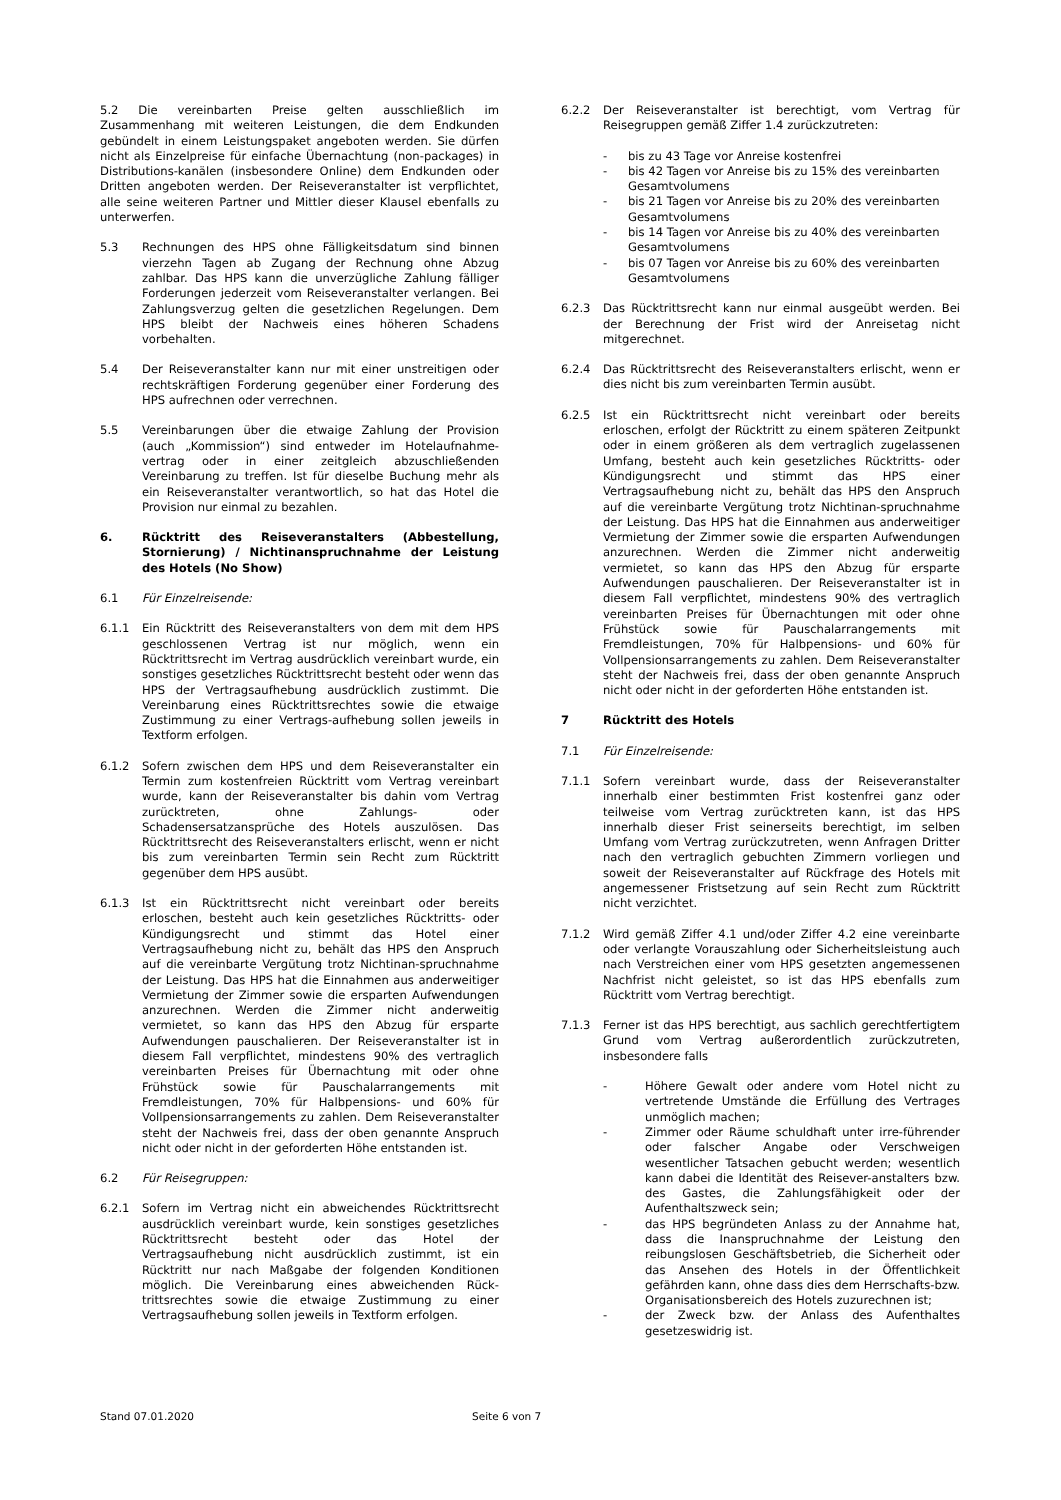5.2 Die vereinbarten Preise gelten ausschließlich im Zusammenhang mit weiteren Leistungen, die dem Endkunden gebündelt in einem Leistungspaket angeboten werden. Sie dürfen nicht als Einzelpreise für einfache Übernachtung (non-packages) in Distributions-kanälen (insbesondere Online) dem Endkunden oder Dritten angeboten werden. Der Reiseveranstalter ist verpflichtet, alle seine weiteren Partner und Mittler dieser Klausel ebenfalls zu unterwerfen.
5.3 Rechnungen des HPS ohne Fälligkeitsdatum sind binnen vierzehn Tagen ab Zugang der Rechnung ohne Abzug zahlbar. Das HPS kann die unverzügliche Zahlung fälliger Forderungen jederzeit vom Reiseveranstalter verlangen. Bei Zahlungsverzug gelten die gesetzlichen Regelungen. Dem HPS bleibt der Nachweis eines höheren Schadens vorbehalten.
5.4 Der Reiseveranstalter kann nur mit einer unstreitigen oder rechtskräftigen Forderung gegenüber einer Forderung des HPS aufrechnen oder verrechnen.
5.5 Vereinbarungen über die etwaige Zahlung der Provision (auch „Kommission“) sind entweder im Hotelaufnahme-vertrag oder in einer zeitgleich abzuschließenden Vereinbarung zu treffen. Ist für dieselbe Buchung mehr als ein Reiseveranstalter verantwortlich, so hat das Hotel die Provision nur einmal zu bezahlen.
6. Rücktritt des Reiseveranstalters (Abbestellung, Stornierung) / Nichtinanspruchnahme der Leistung des Hotels (No Show)
6.1 Für Einzelreisende:
6.1.1 Ein Rücktritt des Reiseveranstalters von dem mit dem HPS geschlossenen Vertrag ist nur möglich, wenn ein Rücktrittsrecht im Vertrag ausdrücklich vereinbart wurde, ein sonstiges gesetzliches Rücktrittsrecht besteht oder wenn das HPS der Vertragsaufhebung ausdrücklich zustimmt. Die Vereinbarung eines Rücktrittsrechtes sowie die etwaige Zustimmung zu einer Vertrags-aufhebung sollen jeweils in Textform erfolgen.
6.1.2 Sofern zwischen dem HPS und dem Reiseveranstalter ein Termin zum kostenfreien Rücktritt vom Vertrag vereinbart wurde, kann der Reiseveranstalter bis dahin vom Vertrag zurücktreten, ohne Zahlungs- oder Schadensersatzansprüche des Hotels auszulösen. Das Rücktrittsrecht des Reiseveranstalters erlischt, wenn er nicht bis zum vereinbarten Termin sein Recht zum Rücktritt gegenüber dem HPS ausübt.
6.1.3 Ist ein Rücktrittsrecht nicht vereinbart oder bereits erloschen, besteht auch kein gesetzliches Rücktritts- oder Kündigungsrecht und stimmt das Hotel einer Vertragsaufhebung nicht zu, behält das HPS den Anspruch auf die vereinbarte Vergütung trotz Nichtinan-spruchnahme der Leistung. Das HPS hat die Einnahmen aus anderweitiger Vermietung der Zimmer sowie die ersparten Aufwendungen anzurechnen. Werden die Zimmer nicht anderweitig vermietet, so kann das HPS den Abzug für ersparte Aufwendungen pauschalieren. Der Reiseveranstalter ist in diesem Fall verpflichtet, mindestens 90% des vertraglich vereinbarten Preises für Übernachtung mit oder ohne Frühstück sowie für Pauschalarrangements mit Fremdleistungen, 70% für Halbpensions- und 60% für Vollpensionsarrangements zu zahlen. Dem Reiseveranstalter steht der Nachweis frei, dass der oben genannte Anspruch nicht oder nicht in der geforderten Höhe entstanden ist.
6.2 Für Reisegruppen:
6.2.1 Sofern im Vertrag nicht ein abweichendes Rücktrittsrecht ausdrücklich vereinbart wurde, kein sonstiges gesetzliches Rücktrittsrecht besteht oder das Hotel der Vertragsaufhebung nicht ausdrücklich zustimmt, ist ein Rücktritt nur nach Maßgabe der folgenden Konditionen möglich. Die Vereinbarung eines abweichenden Rück-trittsrechtes sowie die etwaige Zustimmung zu einer Vertragsaufhebung sollen jeweils in Textform erfolgen.
6.2.2 Der Reiseveranstalter ist berechtigt, vom Vertrag für Reisegruppen gemäß Ziffer 1.4 zurückzutreten:
- bis zu 43 Tage vor Anreise kostenfrei
- bis 42 Tagen vor Anreise bis zu 15% des vereinbarten Gesamtvolumens
- bis 21 Tagen vor Anreise bis zu 20% des vereinbarten Gesamtvolumens
- bis 14 Tagen vor Anreise bis zu 40% des vereinbarten Gesamtvolumens
- bis 07 Tagen vor Anreise bis zu 60% des vereinbarten Gesamtvolumens
6.2.3 Das Rücktrittsrecht kann nur einmal ausgeübt werden. Bei der Berechnung der Frist wird der Anreisetag nicht mitgerechnet.
6.2.4 Das Rücktrittsrecht des Reiseveranstalters erlischt, wenn er dies nicht bis zum vereinbarten Termin ausübt.
6.2.5 Ist ein Rücktrittsrecht nicht vereinbart oder bereits erloschen, erfolgt der Rücktritt zu einem späteren Zeitpunkt oder in einem größeren als dem vertraglich zugelassenen Umfang, besteht auch kein gesetzliches Rücktritts- oder Kündigungsrecht und stimmt das HPS einer Vertragsaufhebung nicht zu, behält das HPS den Anspruch auf die vereinbarte Vergütung trotz Nichtinan-spruchnahme der Leistung. Das HPS hat die Einnahmen aus anderweitiger Vermietung der Zimmer sowie die ersparten Aufwendungen anzurechnen. Werden die Zimmer nicht anderweitig vermietet, so kann das HPS den Abzug für ersparte Aufwendungen pauschalieren. Der Reiseveranstalter ist in diesem Fall verpflichtet, mindestens 90% des vertraglich vereinbarten Preises für Übernachtungen mit oder ohne Frühstück sowie für Pauschalarrangements mit Fremdleistungen, 70% für Halbpensions- und 60% für Vollpensionsarrangements zu zahlen. Dem Reiseveranstalter steht der Nachweis frei, dass der oben genannte Anspruch nicht oder nicht in der geforderten Höhe entstanden ist.
7 Rücktritt des Hotels
7.1 Für Einzelreisende:
7.1.1 Sofern vereinbart wurde, dass der Reiseveranstalter innerhalb einer bestimmten Frist kostenfrei ganz oder teilweise vom Vertrag zurücktreten kann, ist das HPS innerhalb dieser Frist seinerseits berechtigt, im selben Umfang vom Vertrag zurückzutreten, wenn Anfragen Dritter nach den vertraglich gebuchten Zimmern vorliegen und soweit der Reiseveranstalter auf Rückfrage des Hotels mit angemessener Fristsetzung auf sein Recht zum Rücktritt nicht verzichtet.
7.1.2 Wird gemäß Ziffer 4.1 und/oder Ziffer 4.2 eine vereinbarte oder verlangte Vorauszahlung oder Sicherheitsleistung auch nach Verstreichen einer vom HPS gesetzten angemessenen Nachfrist nicht geleistet, so ist das HPS ebenfalls zum Rücktritt vom Vertrag berechtigt.
7.1.3 Ferner ist das HPS berechtigt, aus sachlich gerechtfertigtem Grund vom Vertrag außerordentlich zurückzutreten, insbesondere falls
- Höhere Gewalt oder andere vom Hotel nicht zu vertretende Umstände die Erfüllung des Vertrages unmöglich machen;
- Zimmer oder Räume schuldhaft unter irre-führender oder falscher Angabe oder Verschweigen wesentlicher Tatsachen gebucht werden; wesentlich kann dabei die Identität des Reisever-anstalters bzw. des Gastes, die Zahlungsfähigkeit oder der Aufenthaltszweck sein;
- das HPS begründeten Anlass zu der Annahme hat, dass die Inanspruchnahme der Leistung den reibungslosen Geschäftsbetrieb, die Sicherheit oder das Ansehen des Hotels in der Öffentlichkeit gefährden kann, ohne dass dies dem Herrschafts-bzw. Organisationsbereich des Hotels zuzurechnen ist;
- der Zweck bzw. der Anlass des Aufenthaltes gesetzeswidrig ist.
Stand 07.01.2020 Seite 6 von 7